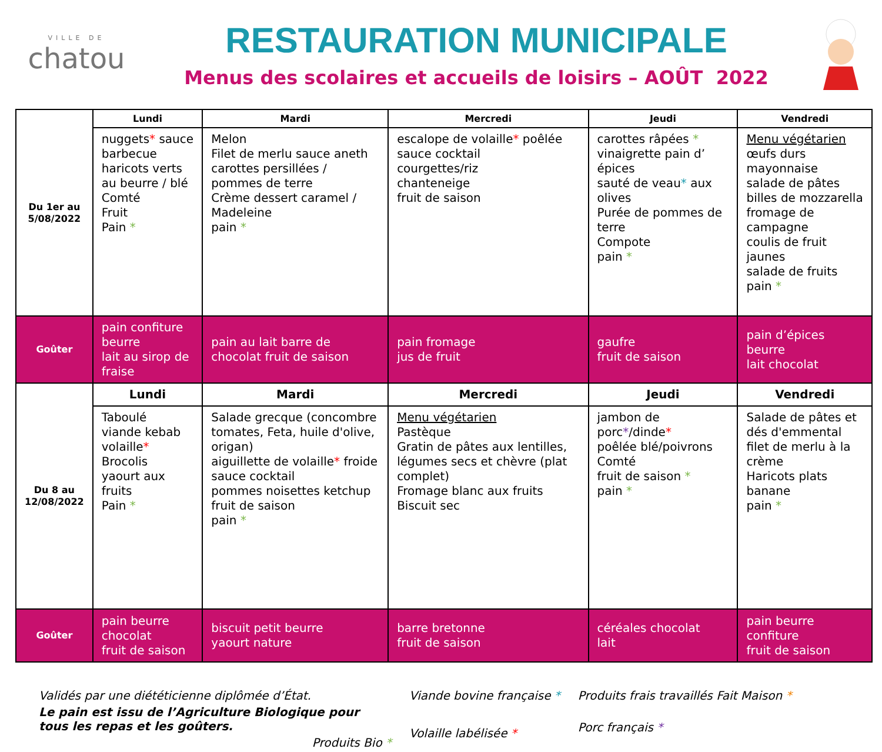VILLE DE
chatou
RESTAURATION MUNICIPALE
Menus des scolaires et accueils de loisirs – AOÛT 2022
| Du 1er au 5/08/2022 | Lundi | Mardi | Mercredi | Jeudi | Vendredi |
| | nuggets * sauce barbecue haricots verts au beurre / blé Comté Fruit Pain * | Melon Filet de merlu sauce aneth carottes persillées / pommes de terre Crème dessert caramel / Madeleine pain * | escalope de volaille * poêlée sauce cocktail courgettes/riz chanteneige fruit de saison | carottes râpées * vinaigrette pain d’ épices sauté de veau * aux olives Purée de pommes de terre Compote pain * | Menu végétarien œufs durs mayonnaise salade de pâtes billes de mozzarella fromage de campagne coulis de fruit jaunes salade de fruits pain * |
| Goûter | pain confiture beurre lait au sirop de fraise | pain au lait barre de chocolat fruit de saison | pain fromage jus de fruit | gaufre fruit de saison | pain d’épices beurre lait chocolat |
| Du 8 au 12/08/2022 | Lundi | Mardi | Mercredi | Jeudi | Vendredi |
| | Taboulé viande kebab volaille * Brocolis yaourt aux fruits Pain * | Salade grecque (concombre tomates, Feta, huile d'olive, origan) aiguillette de volaille * froide sauce cocktail pommes noisettes ketchup fruit de saison pain * | Menu végétarien Pastèque Gratin de pâtes aux lentilles, légumes secs et chèvre (plat complet) Fromage blanc aux fruits Biscuit sec | jambon de porc * /dinde * poêlée blé/poivrons Comté fruit de saison * pain * | Salade de pâtes et dés d'emmental filet de merlu à la crème Haricots plats banane pain * |
| Goûter | pain beurre chocolat fruit de saison | biscuit petit beurre yaourt nature | barre bretonne fruit de saison | céréales chocolat lait | pain beurre confiture fruit de saison |
Validés par une diététicienne diplômée d’État.
Le pain est issu de l’Agriculture Biologique pour tous les repas et les goûters.
Produits Bio *
Viande bovine française *
Volaille labélisée *
Produits frais travaillés Fait Maison *
Porc français *